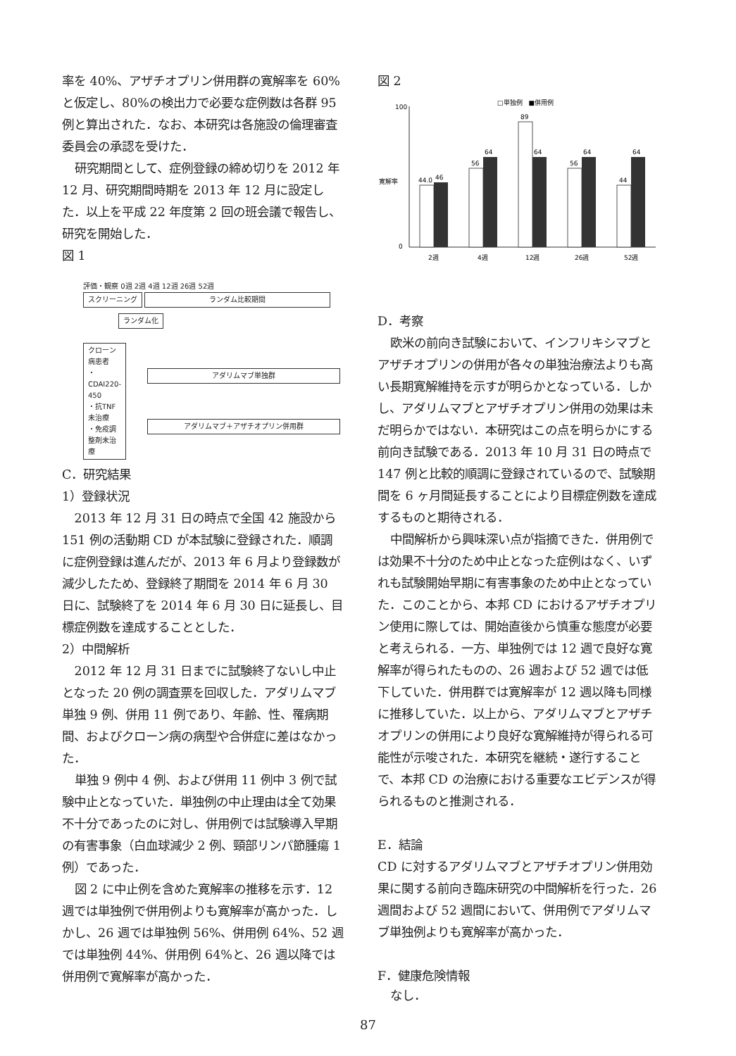率を 40%、アザチオプリン併用群の寛解率を 60% と仮定し、80%の検出力で必要な症例数は各群 95 例と算出された．なお、本研究は各施設の倫理審査委員会の承認を受けた．
研究期間として、症例登録の締め切りを 2012 年 12 月、研究期間時期を 2013 年 12 月に設定した．以上を平成 22 年度第 2 回の班会議で報告し、研究を開始した．
図 1
評価・観察 0週 2週 4週 12週 26週 52週
スクリーニング ランダム比較期間
ランダム化
クローン病患者
・CDAI220-450
・抗TNF未治療
・免疫調整剤未治療
アダリムマブ単独群 アダリムマブ＋アザチオプリン併用群
C．研究結果
1）登録状況
2013 年 12 月 31 日の時点で全国 42 施設から 151 例の活動期 CD が本試験に登録された．順調に症例登録は進んだが、2013 年 6 月より登録数が減少したため、登録終了期間を 2014 年 6 月 30 日に、試験終了を 2014 年 6 月 30 日に延長し、目標症例数を達成することとした．
2）中間解析
2012 年 12 月 31 日までに試験終了ないし中止となった 20 例の調査票を回収した．アダリムマブ単独 9 例、併用 11 例であり、年齢、性、罹病期間、およびクローン病の病型や合併症に差はなかった．
単独 9 例中 4 例、および併用 11 例中 3 例で試験中止となっていた．単独例の中止理由は全て効果不十分であったのに対し、併用例では試験導入早期の有害事象（白血球減少 2 例、頸部リンパ節腫瘍 1 例）であった．
図 2 に中止例を含めた寛解率の推移を示す．12 週では単独例で併用例よりも寛解率が高かった．しかし、26 週では単独例 56%、併用例 64%、52 週では単独例 44%、併用例 64%と、26 週以降では併用例で寛解率が高かった．
図 2
□単独例　■併用例
寛解率
100
0
44.0
46
56
64
89
64
56
64
44
64
2週
4週
12週
26週
52週
D．考察
欧米の前向き試験において、インフリキシマブとアザチオプリンの併用が各々の単独治療法よりも高い長期寛解維持を示すが明らかとなっている．しかし、アダリムマブとアザチオプリン併用の効果は未だ明らかではない．本研究はこの点を明らかにする前向き試験である．2013 年 10 月 31 日の時点で 147 例と比較的順調に登録されているので、試験期間を 6 ヶ月間延長することにより目標症例数を達成するものと期待される．
中間解析から興味深い点が指摘できた．併用例では効果不十分のため中止となった症例はなく、いずれも試験開始早期に有害事象のため中止となっていた．このことから、本邦 CD におけるアザチオプリン使用に際しては、開始直後から慎重な態度が必要と考えられる．一方、単独例では 12 週で良好な寛解率が得られたものの、26 週および 52 週では低下していた．併用群では寛解率が 12 週以降も同様に推移していた．以上から、アダリムマブとアザチオプリンの併用により良好な寛解維持が得られる可能性が示唆された．本研究を継続・遂行することで、本邦 CD の治療における重要なエビデンスが得られるものと推測される．
E．結論
CD に対するアダリムマブとアザチオプリン併用効果に関する前向き臨床研究の中間解析を行った．26 週間および 52 週間において、併用例でアダリムマブ単独例よりも寛解率が高かった．
F．健康危険情報
なし．
87